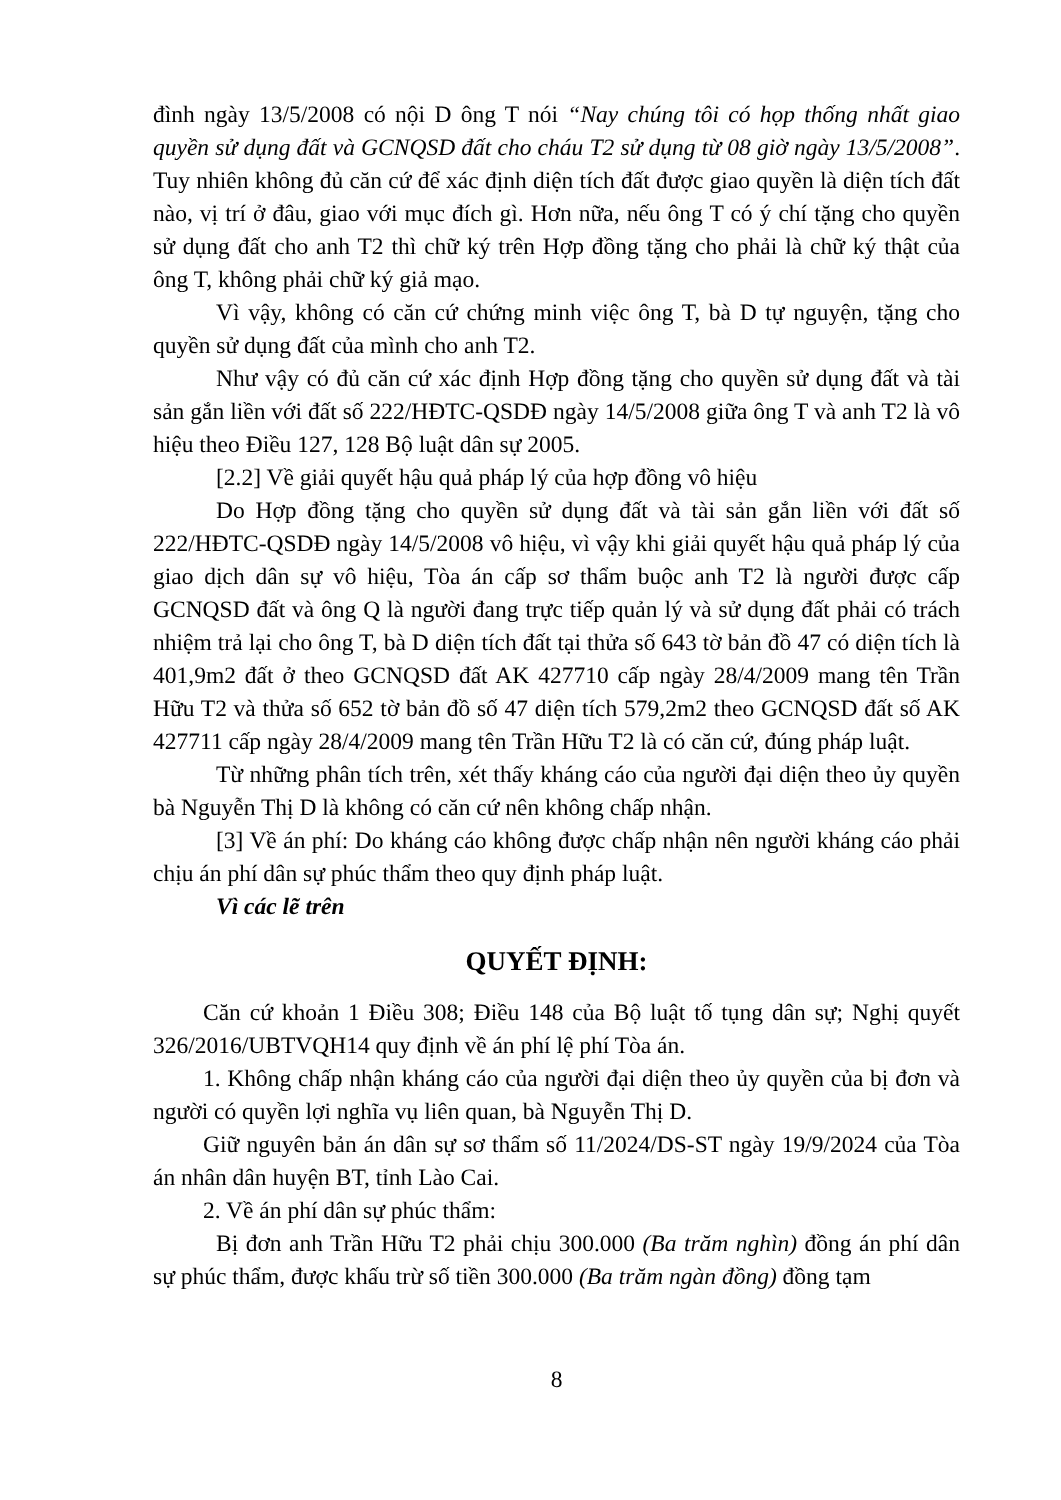đình ngày 13/5/2008 có nội D ông T nói “Nay chúng tôi có họp thống nhất giao quyền sử dụng đất và GCNQSD đất cho cháu T2 sử dụng từ 08 giờ ngày 13/5/2008”. Tuy nhiên không đủ căn cứ để xác định diện tích đất được giao quyền là diện tích đất nào, vị trí ở đâu, giao với mục đích gì. Hơn nữa, nếu ông T có ý chí tặng cho quyền sử dụng đất cho anh T2 thì chữ ký trên Hợp đồng tặng cho phải là chữ ký thật của ông T, không phải chữ ký giả mạo.
Vì vậy, không có căn cứ chứng minh việc ông T, bà D tự nguyện, tặng cho quyền sử dụng đất của mình cho anh T2.
Như vậy có đủ căn cứ xác định Hợp đồng tặng cho quyền sử dụng đất và tài sản gắn liền với đất số 222/HĐTC-QSDĐ ngày 14/5/2008 giữa ông T và anh T2 là vô hiệu theo Điều 127, 128 Bộ luật dân sự 2005.
[2.2] Về giải quyết hậu quả pháp lý của hợp đồng vô hiệu
Do Hợp đồng tặng cho quyền sử dụng đất và tài sản gắn liền với đất số 222/HĐTC-QSDĐ ngày 14/5/2008 vô hiệu, vì vậy khi giải quyết hậu quả pháp lý của giao dịch dân sự vô hiệu, Tòa án cấp sơ thẩm buộc anh T2 là người được cấp GCNQSD đất và ông Q là người đang trực tiếp quản lý và sử dụng đất phải có trách nhiệm trả lại cho ông T, bà D diện tích đất tại thửa số 643 tờ bản đồ 47 có diện tích là 401,9m2 đất ở theo GCNQSD đất AK 427710 cấp ngày 28/4/2009 mang tên Trần Hữu T2 và thửa số 652 tờ bản đồ số 47 diện tích 579,2m2 theo GCNQSD đất số AK 427711 cấp ngày 28/4/2009 mang tên Trần Hữu T2 là có căn cứ, đúng pháp luật.
Từ những phân tích trên, xét thấy kháng cáo của người đại diện theo ủy quyền bà Nguyễn Thị D là không có căn cứ nên không chấp nhận.
[3] Về án phí: Do kháng cáo không được chấp nhận nên người kháng cáo phải chịu án phí dân sự phúc thẩm theo quy định pháp luật.
Vì các lẽ trên
QUYẾT ĐỊNH:
Căn cứ khoản 1 Điều 308; Điều 148 của Bộ luật tố tụng dân sự; Nghị quyết 326/2016/UBTVQH14 quy định về án phí lệ phí Tòa án.
1. Không chấp nhận kháng cáo của người đại diện theo ủy quyền của bị đơn và người có quyền lợi nghĩa vụ liên quan, bà Nguyễn Thị D.
Giữ nguyên bản án dân sự sơ thẩm số 11/2024/DS-ST ngày 19/9/2024 của Tòa án nhân dân huyện BT, tỉnh Lào Cai.
2. Về án phí dân sự phúc thẩm:
Bị đơn anh Trần Hữu T2 phải chịu 300.000 (Ba trăm nghìn) đồng án phí dân sự phúc thẩm, được khấu trừ số tiền 300.000 (Ba trăm ngàn đồng) đồng tạm
8